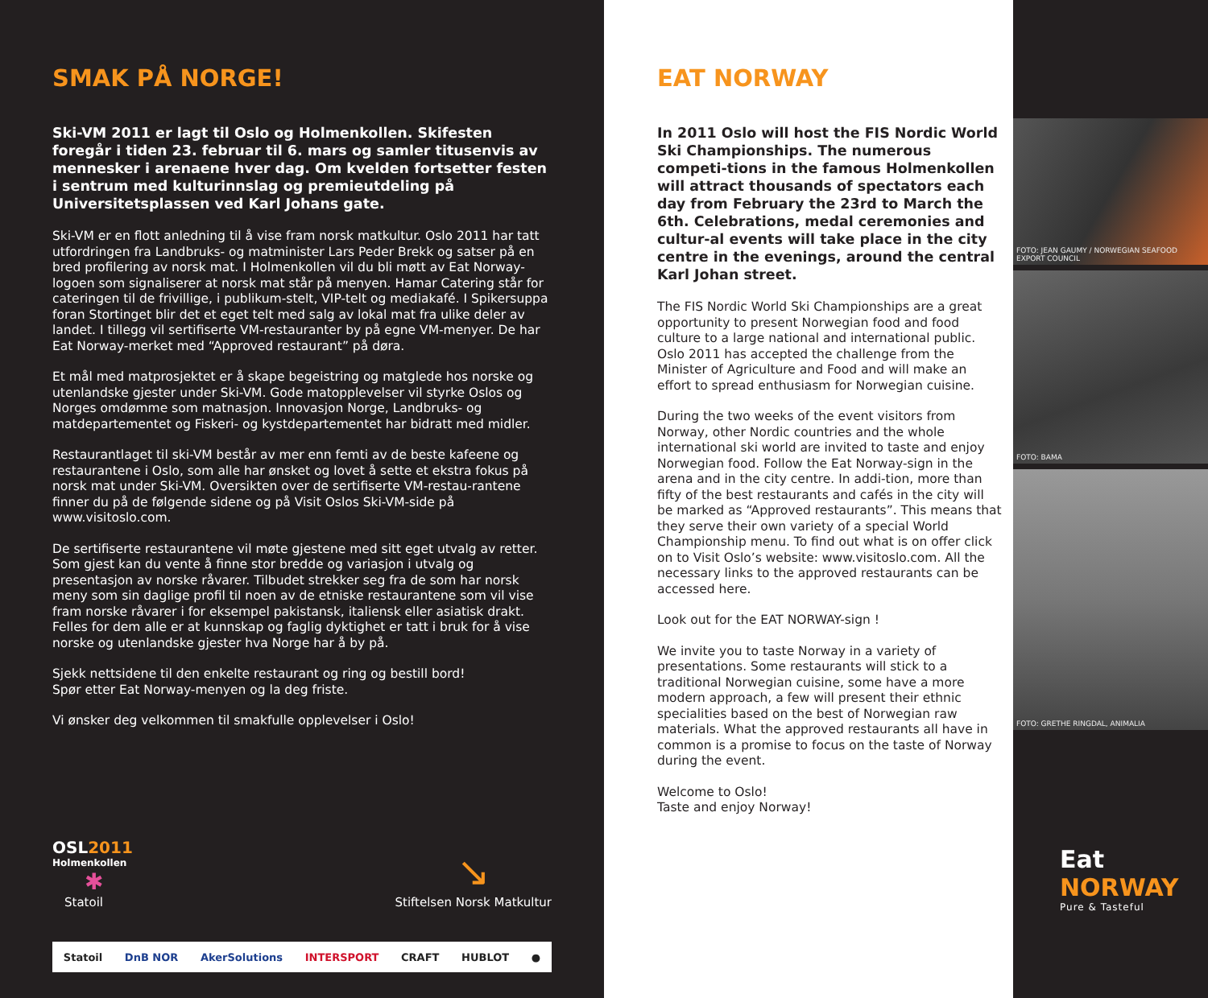SMAK PÅ NORGE!
Ski-VM 2011 er lagt til Oslo og Holmenkollen. Skifesten foregår i tiden 23. februar til 6. mars og samler titusenvis av mennesker i arenaene hver dag. Om kvelden fortsetter festen i sentrum med kulturinnslag og premieutdeling på Universitetsplassen ved Karl Johans gate.
Ski-VM er en flott anledning til å vise fram norsk matkultur. Oslo 2011 har tatt utfordringen fra Landbruks- og matminister Lars Peder Brekk og satser på en bred profilering av norsk mat. I Holmenkollen vil du bli møtt av Eat Norway-logoen som signaliserer at norsk mat står på menyen. Hamar Catering står for cateringen til de frivillige, i publikum-stelt, VIP-telt og mediakafé. I Spikersuppa foran Stortinget blir det et eget telt med salg av lokal mat fra ulike deler av landet. I tillegg vil sertifiserte VM-restauranter by på egne VM-menyer. De har Eat Norway-merket med “Approved restaurant” på døra.
Et mål med matprosjektet er å skape begeistring og matglede hos norske og utenlandske gjester under Ski-VM. Gode matopplevelser vil styrke Oslos og Norges omdømme som matnasjon. Innovasjon Norge, Landbruks- og matdepartementet og Fiskeri- og kystdepartementet har bidratt med midler.
Restaurantlaget til ski-VM består av mer enn femti av de beste kafeene og restaurantene i Oslo, som alle har ønsket og lovet å sette et ekstra fokus på norsk mat under Ski-VM. Oversikten over de sertifiserte VM-restau-rantene finner du på de følgende sidene og på Visit Oslos Ski-VM-side på www.visitoslo.com.
De sertifiserte restaurantene vil møte gjestene med sitt eget utvalg av retter. Som gjest kan du vente å finne stor bredde og variasjon i utvalg og presentasjon av norske råvarer. Tilbudet strekker seg fra de som har norsk meny som sin daglige profil til noen av de etniske restaurantene som vil vise fram norske råvarer i for eksempel pakistansk, italiensk eller asiatisk drakt. Felles for dem alle er at kunnskap og faglig dyktighet er tatt i bruk for å vise norske og utenlandske gjester hva Norge har å by på.
Sjekk nettsidene til den enkelte restaurant og ring og bestill bord!
Spør etter Eat Norway-menyen og la deg friste.
Vi ønsker deg velkommen til smakfulle opplevelser i Oslo!
OSL2011
Holmenkollen
✱
Statoil
↘
Stiftelsen Norsk Matkultur
Statoil DnB NOR AkerSolutions INTERSPORT CRAFT HUBLOT ●
EAT NORWAY
In 2011 Oslo will host the FIS Nordic World Ski Championships. The numerous competi-tions in the famous Holmenkollen will attract thousands of spectators each day from February the 23rd to March the 6th. Celebrations, medal ceremonies and cultur-al events will take place in the city centre in the evenings, around the central Karl Johan street.
The FIS Nordic World Ski Championships are a great opportunity to present Norwegian food and food culture to a large national and international public. Oslo 2011 has accepted the challenge from the Minister of Agriculture and Food and will make an effort to spread enthusiasm for Norwegian cuisine.
During the two weeks of the event visitors from Norway, other Nordic countries and the whole international ski world are invited to taste and enjoy Norwegian food. Follow the Eat Norway-sign in the arena and in the city centre. In addi-tion, more than fifty of the best restaurants and cafés in the city will be marked as “Approved restaurants”. This means that they serve their own variety of a special World Championship menu. To find out what is on offer click on to Visit Oslo’s website: www.visitoslo.com. All the necessary links to the approved restaurants can be accessed here.
Look out for the EAT NORWAY-sign !
We invite you to taste Norway in a variety of presentations. Some restaurants will stick to a traditional Norwegian cuisine, some have a more modern approach, a few will present their ethnic specialities based on the best of Norwegian raw materials. What the approved restaurants all have in common is a promise to focus on the taste of Norway during the event.
Welcome to Oslo!
Taste and enjoy Norway!
FOTO: JEAN GAUMY / NORWEGIAN SEAFOOD EXPORT COUNCIL
FOTO: BAMA
FOTO: GRETHE RINGDAL, ANIMALIA
Eat
NORWAY
Pure & Tasteful